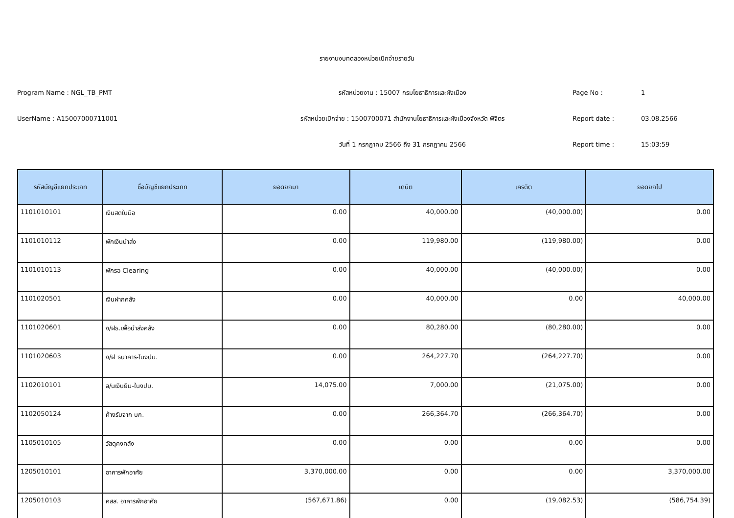รายงานงบทดลองหน่วยเบิกจ่ายรายวัน
Program Name : NGL_TB_PMT
รหัสหน่วยงาน : 15007 กรมโยธาธิการและผังเมือง
Page No : 1
UserName : A15007000711001
รหัสหน่วยเบิกจ่าย : 1500700071 สำนักงานโยธาธิการและผังเมืองจังหวัด พิจิตร
Report date : 03.08.2566
วันที่ 1 กรกฎาคม 2566 ถึง 31 กรกฎาคม 2566
Report time : 15:03:59
| รหัสบัญชีแยกประเภท | ชื่อบัญชีแยกประเภท | ยอดยกมา | เดบิต | เครดิต | ยอดยกไป |
| --- | --- | --- | --- | --- | --- |
| 1101010101 | เงินสดในมือ | 0.00 | 40,000.00 | (40,000.00) | 0.00 |
| 1101010112 | พักเงินนำส่ง | 0.00 | 119,980.00 | (119,980.00) | 0.00 |
| 1101010113 | พักรอ Clearing | 0.00 | 40,000.00 | (40,000.00) | 0.00 |
| 1101020501 | เงินฝากคลัง | 0.00 | 40,000.00 | 0.00 | 40,000.00 |
| 1101020601 | ง/ฝธ.เพื่อนำส่งคลัง | 0.00 | 80,280.00 | (80,280.00) | 0.00 |
| 1101020603 | ง/ฝ ธนาคาร-ในงปม. | 0.00 | 264,227.70 | (264,227.70) | 0.00 |
| 1102010101 | ล/นเงินยืม-ในงปม. | 14,075.00 | 7,000.00 | (21,075.00) | 0.00 |
| 1102050124 | ค้างรับจาก บก. | 0.00 | 266,364.70 | (266,364.70) | 0.00 |
| 1105010105 | วัสดุคงคลัง | 0.00 | 0.00 | 0.00 | 0.00 |
| 1205010101 | อาคารพักอาศัย | 3,370,000.00 | 0.00 | 0.00 | 3,370,000.00 |
| 1205010103 | คสส. อาคารพักอาศัย | (567,671.86) | 0.00 | (19,082.53) | (586,754.39) |